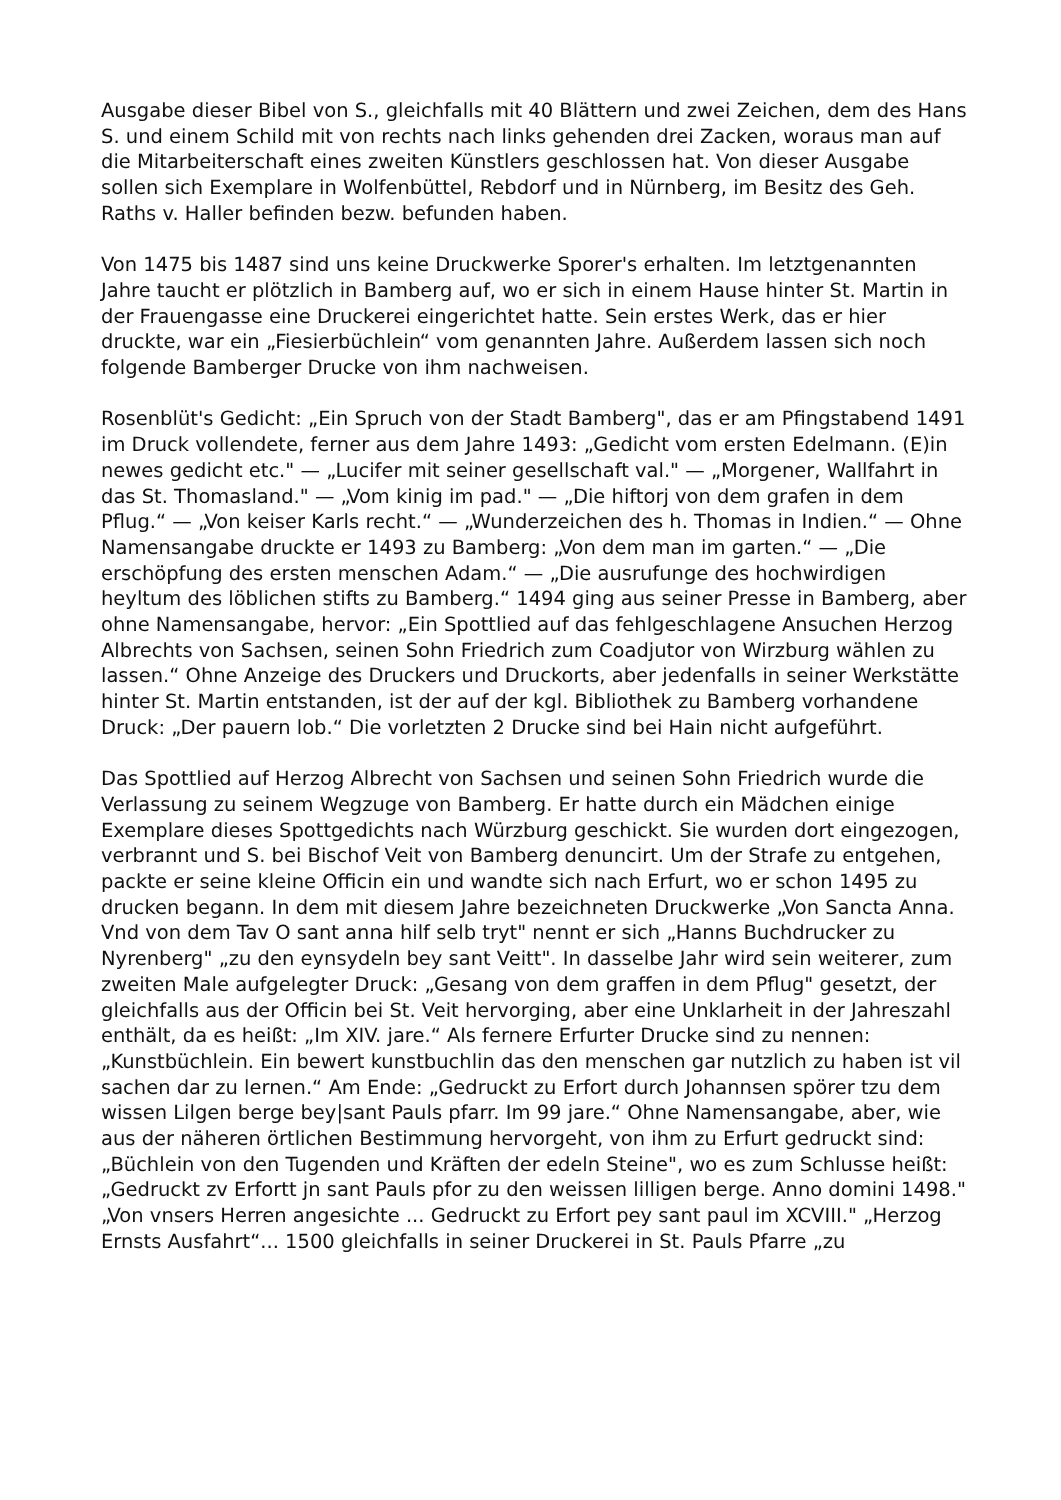Ausgabe dieser Bibel von S., gleichfalls mit 40 Blättern und zwei Zeichen, dem des Hans S. und einem Schild mit von rechts nach links gehenden drei Zacken, woraus man auf die Mitarbeiterschaft eines zweiten Künstlers geschlossen hat. Von dieser Ausgabe sollen sich Exemplare in Wolfenbüttel, Rebdorf und in Nürnberg, im Besitz des Geh. Raths v. Haller befinden bezw. befunden haben.
Von 1475 bis 1487 sind uns keine Druckwerke Sporer's erhalten. Im letztgenannten Jahre taucht er plötzlich in Bamberg auf, wo er sich in einem Hause hinter St. Martin in der Frauengasse eine Druckerei eingerichtet hatte. Sein erstes Werk, das er hier druckte, war ein „Fiesierbüchlein“ vom genannten Jahre. Außerdem lassen sich noch folgende Bamberger Drucke von ihm nachweisen.
Rosenblüt's Gedicht: „Ein Spruch von der Stadt Bamberg", das er am Pfingstabend 1491 im Druck vollendete, ferner aus dem Jahre 1493: „Gedicht vom ersten Edelmann. (E)in newes gedicht etc." — „Lucifer mit seiner gesellschaft val." — „Morgener, Wallfahrt in das St. Thomasland." — „Vom kinig im pad." — „Die hiftorj von dem grafen in dem Pflug.“ — „Von keiser Karls recht.“ — „Wunderzeichen des h. Thomas in Indien.“ — Ohne Namensangabe druckte er 1493 zu Bamberg: „Von dem man im garten.“ — „Die erschöpfung des ersten menschen Adam.“ — „Die ausrufunge des hochwirdigen heyltum des löblichen stifts zu Bamberg.“ 1494 ging aus seiner Presse in Bamberg, aber ohne Namensangabe, hervor: „Ein Spottlied auf das fehlgeschlagene Ansuchen Herzog Albrechts von Sachsen, seinen Sohn Friedrich zum Coadjutor von Wirzburg wählen zu lassen.“ Ohne Anzeige des Druckers und Druckorts, aber jedenfalls in seiner Werkstätte hinter St. Martin entstanden, ist der auf der kgl. Bibliothek zu Bamberg vorhandene Druck: „Der pauern lob.“ Die vorletzten 2 Drucke sind bei Hain nicht aufgeführt.
Das Spottlied auf Herzog Albrecht von Sachsen und seinen Sohn Friedrich wurde die Verlassung zu seinem Wegzuge von Bamberg. Er hatte durch ein Mädchen einige Exemplare dieses Spottgedichts nach Würzburg geschickt. Sie wurden dort eingezogen, verbrannt und S. bei Bischof Veit von Bamberg denuncirt. Um der Strafe zu entgehen, packte er seine kleine Officin ein und wandte sich nach Erfurt, wo er schon 1495 zu drucken begann. In dem mit diesem Jahre bezeichneten Druckwerke „Von Sancta Anna. Vnd von dem Tav O sant anna hilf selb tryt" nennt er sich „Hanns Buchdrucker zu Nyrenberg" „zu den eynsydeln bey sant Veitt". In dasselbe Jahr wird sein weiterer, zum zweiten Male aufgelegter Druck: „Gesang von dem graffen in dem Pflug" gesetzt, der gleichfalls aus der Officin bei St. Veit hervorging, aber eine Unklarheit in der Jahreszahl enthält, da es heißt: „Im XIV. jare.“ Als fernere Erfurter Drucke sind zu nennen: „Kunstbüchlein. Ein bewert kunstbuchlin das den menschen gar nutzlich zu haben ist vil sachen dar zu lernen.“ Am Ende: „Gedruckt zu Erfort durch Johannsen spörer tzu dem wissen Lilgen berge bey|sant Pauls pfarr. Im 99 jare.“ Ohne Namensangabe, aber, wie aus der näheren örtlichen Bestimmung hervorgeht, von ihm zu Erfurt gedruckt sind: „Büchlein von den Tugenden und Kräften der edeln Steine", wo es zum Schlusse heißt: „Gedruckt zv Erfortt jn sant Pauls pfor zu den weissen lilligen berge. Anno domini 1498." „Von vnsers Herren angesichte ... Gedruckt zu Erfort pey sant paul im XCVIII." „Herzog Ernsts Ausfahrt“... 1500 gleichfalls in seiner Druckerei in St. Pauls Pfarre „zu